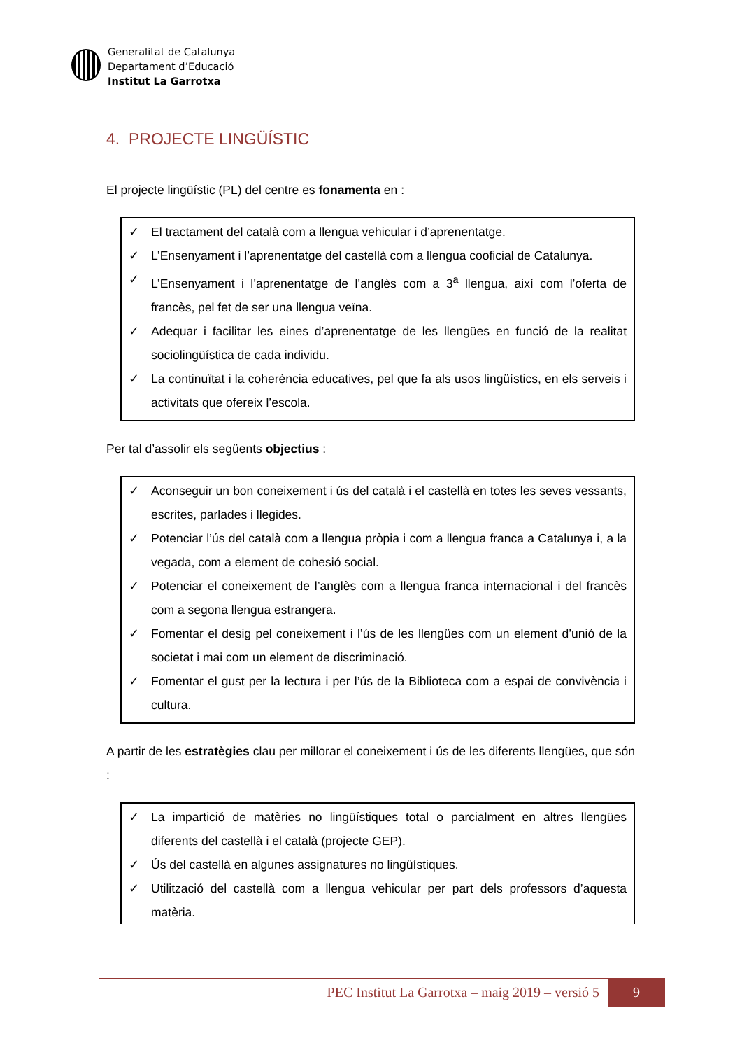Generalitat de Catalunya
Departament d’Educació
Institut La Garrotxa
4. PROJECTE LINGÜÍSTIC
El projecte lingüístic (PL) del centre es fonamenta en :
✓ El tractament del català com a llengua vehicular i d’aprenentatge.
✓ L’Ensenyament i l’aprenentatge del castellà com a llengua cooficial de Catalunya.
✓ L’Ensenyament i l’aprenentatge de l’anglès com a 3<sup>a</sup> llengua, així com l’oferta de francès, pel fet de ser una llengua veïna.
✓ Adequar i facilitar les eines d’aprenentatge de les llengües en funció de la realitat sociolingüística de cada individu.
✓ La continuïtat i la coherència educatives, pel que fa als usos lingüístics, en els serveis i activitats que ofereix l’escola.
Per tal d’assolir els següents objectius :
✓ Aconseguir un bon coneixement i ús del català i el castellà en totes les seves vessants, escrites, parlades i llegides.
✓ Potenciar l’ús del català com a llengua pròpia i com a llengua franca a Catalunya i, a la vegada, com a element de cohesió social.
✓ Potenciar el coneixement de l’anglès com a llengua franca internacional i del francès com a segona llengua estrangera.
✓ Fomentar el desig pel coneixement i l’ús de les llengües com un element d’unió de la societat i mai com un element de discriminació.
✓ Fomentar el gust per la lectura i per l’ús de la Biblioteca com a espai de convivència i cultura.
A partir de les estratègies clau per millorar el coneixement i ús de les diferents llengües, que són :
✓ La impartició de matèries no lingüístiques total o parcialment en altres llengües diferents del castellà i el català (projecte GEP).
✓ Ús del castellà en algunes assignatures no lingüístiques.
✓ Utilització del castellà com a llengua vehicular per part dels professors d’aquesta matèria.
PEC Institut La Garrotxa – maig 2019 – versió 5 9